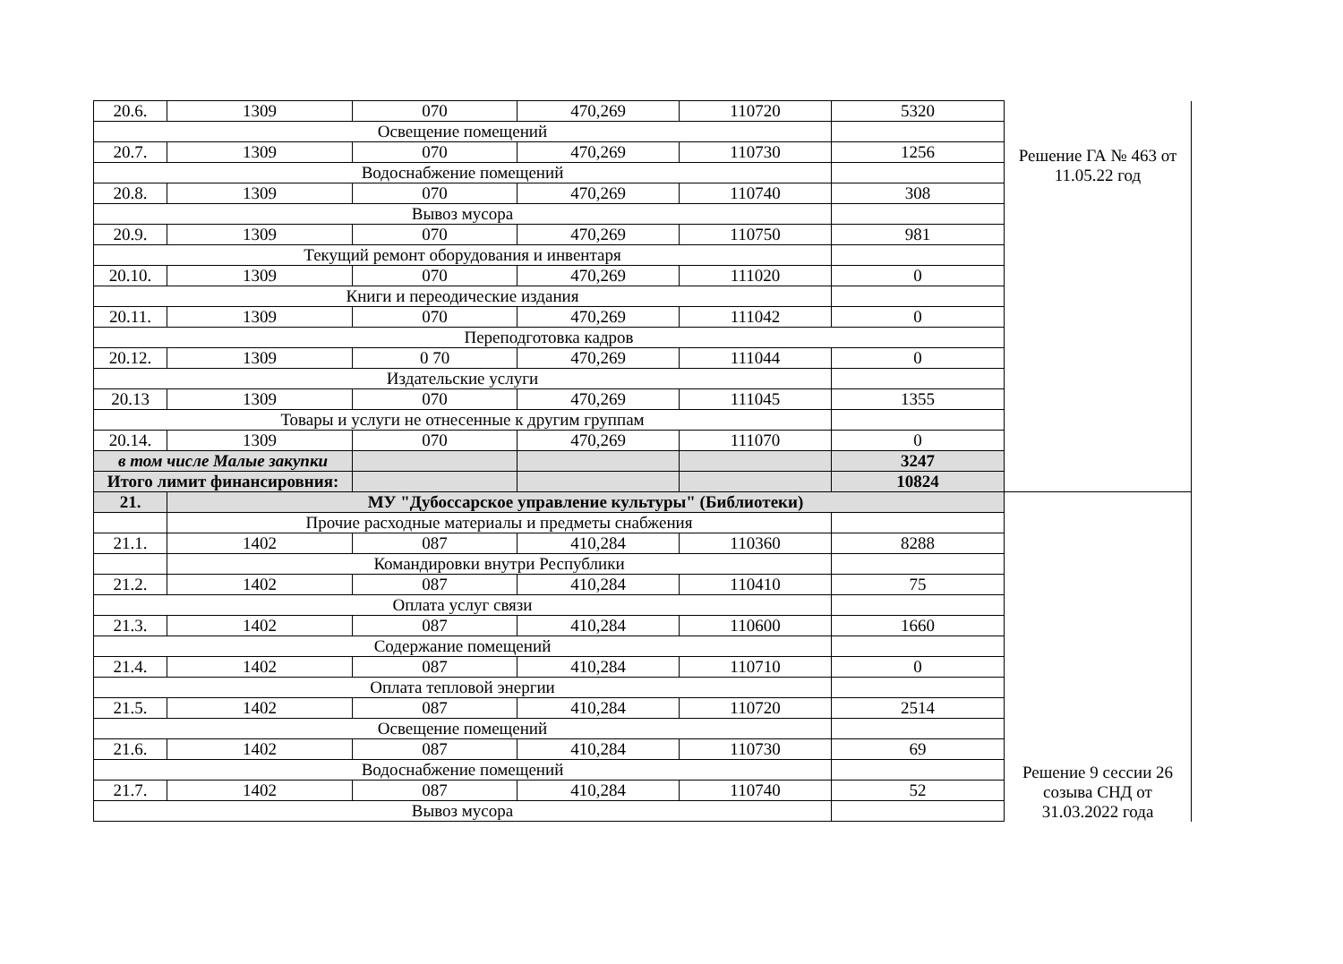| 20.6. | 1309 | 070 | 470,269 | 110720 | 5320 | Решение ГА № 463 от 11.05.22 год |
| Освещение помещений | | | | | | |
| 20.7. | 1309 | 070 | 470,269 | 110730 | 1256 | |
| Водоснабжение помещений | | | | | | |
| 20.8. | 1309 | 070 | 470,269 | 110740 | 308 | |
| Вывоз мусора | | | | | | |
| 20.9. | 1309 | 070 | 470,269 | 110750 | 981 | |
| Текущий ремонт оборудования и инвентаря | | | | | | |
| 20.10. | 1309 | 070 | 470,269 | 111020 | 0 | |
| Книги и переодические издания | | | | | | |
| 20.11. | 1309 | 070 | 470,269 | 111042 | 0 | |
| Переподготовка кадров | | | | | | |
| 20.12. | 1309 | 0 70 | 470,269 | 111044 | 0 | |
| Издательские услуги | | | | | | |
| 20.13 | 1309 | 070 | 470,269 | 111045 | 1355 | |
| Товары и услуги не отнесенные к другим группам | | | | | | |
| 20.14. | 1309 | 070 | 470,269 | 111070 | 0 | |
| в том числе Малые закупки | | | | | 3247 | |
| Итого лимит финансировния: | | | | | 10824 | |
| 21. | МУ "Дубоссарское управление культуры" (Библиотеки) | | | | | Решение 9 сессии 26 созыва СНД от 31.03.2022 года |
| | Прочие расходные материалы и предметы снабжения | | | | | |
| 21.1. | 1402 | 087 | 410,284 | 110360 | 8288 | |
| | Командировки внутри Республики | | | | | |
| 21.2. | 1402 | 087 | 410,284 | 110410 | 75 | |
| Оплата услуг связи | | | | | | |
| 21.3. | 1402 | 087 | 410,284 | 110600 | 1660 | |
| Содержание помещений | | | | | | |
| 21.4. | 1402 | 087 | 410,284 | 110710 | 0 | |
| Оплата тепловой энергии | | | | | | |
| 21.5. | 1402 | 087 | 410,284 | 110720 | 2514 | |
| Освещение помещений | | | | | | |
| 21.6. | 1402 | 087 | 410,284 | 110730 | 69 | |
| Водоснабжение помещений | | | | | | |
| 21.7. | 1402 | 087 | 410,284 | 110740 | 52 | |
| Вывоз мусора | | | | | | |